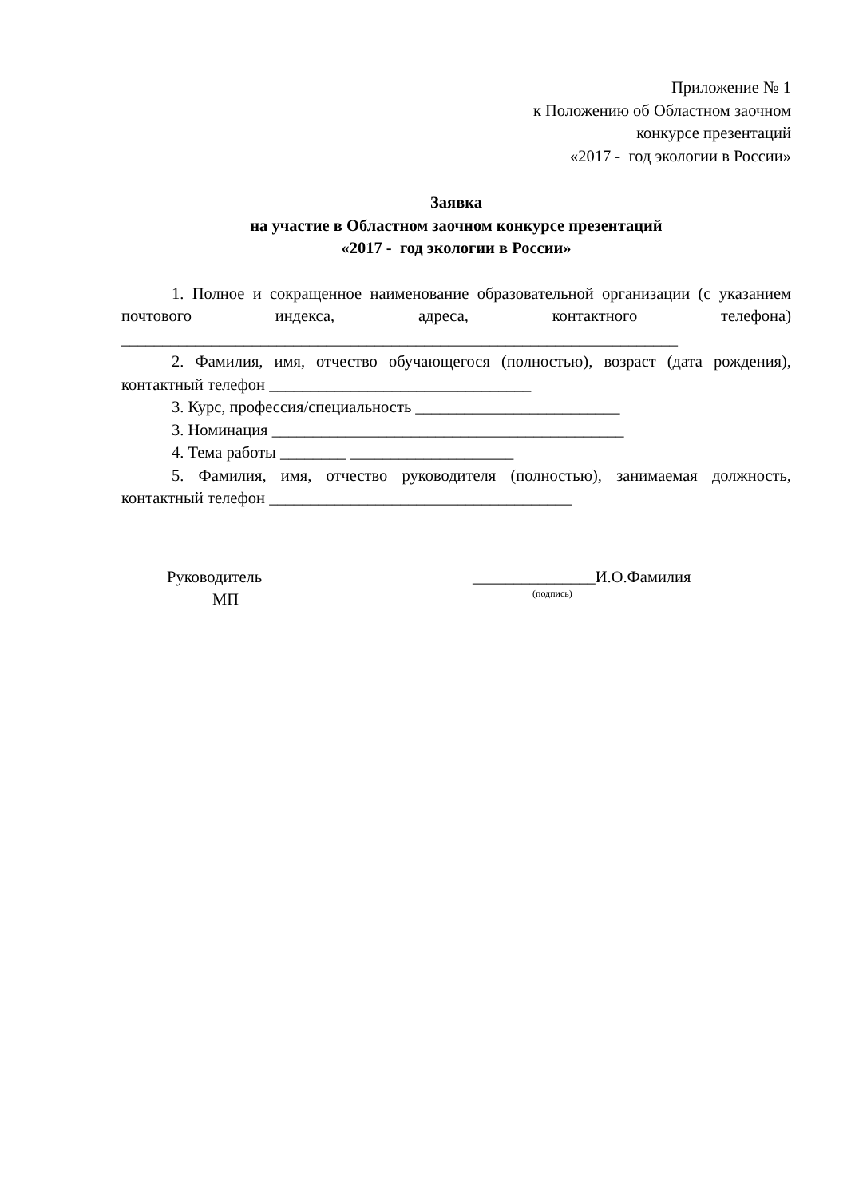Приложение № 1
к Положению об Областном заочном
конкурсе презентаций
«2017 - год экологии в России»
Заявка
на участие в Областном заочном конкурсе презентаций
«2017 - год экологии в России»
1. Полное и сокращенное наименование образовательной организации (с указанием почтового индекса, адреса, контактного телефона) ____________________________________________________________________
2. Фамилия, имя, отчество обучающегося (полностью), возраст (дата рождения), контактный телефон ________________________________
3. Курс, профессия/специальность _________________________
3. Номинация ___________________________________________
4. Тема работы ________ ____________________
5. Фамилия, имя, отчество руководителя (полностью), занимаемая должность, контактный телефон _____________________________________
Руководитель
МП
_______________И.О.Фамилия
(подпись)